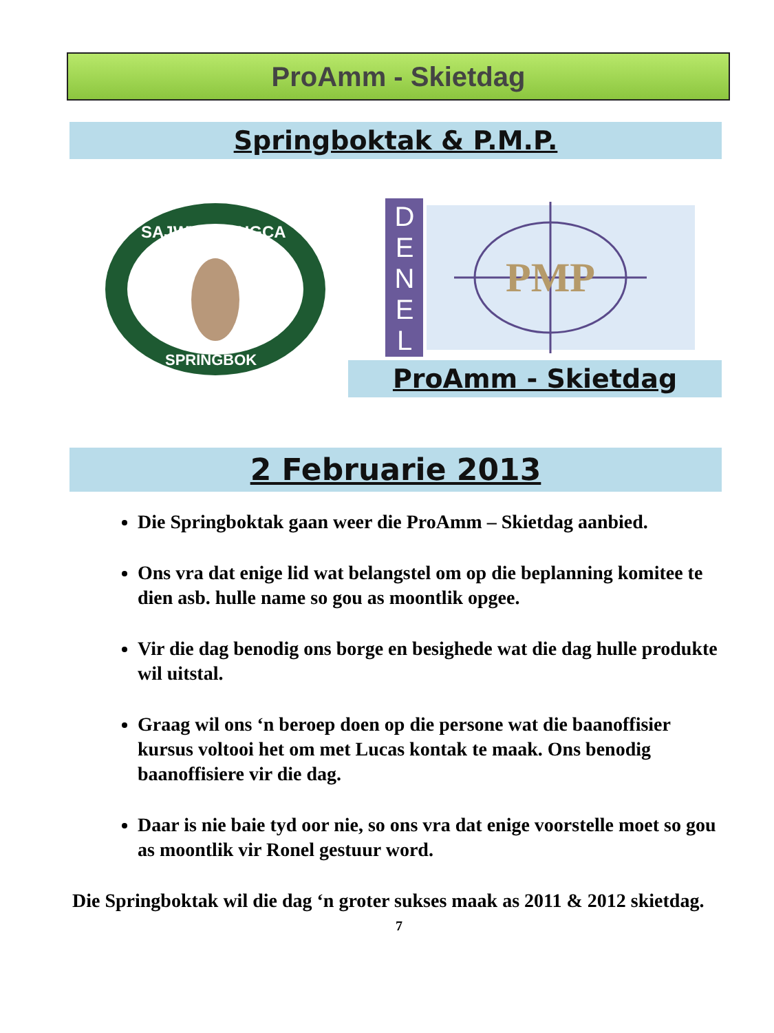ProAmm - Skietdag
Springboktak & P.M.P.
SAJWV - SAHGCA
SPRINGBOK
D
E
N
E
L
PMP
ProAmm - Skietdag
2 Februarie 2013
Die Springboktak gaan weer die ProAmm – Skietdag aanbied.
Ons vra dat enige lid wat belangstel om op die beplanning komitee te dien asb. hulle name so gou as moontlik opgee.
Vir die dag benodig ons borge en besighede wat die dag hulle produkte wil uitstal.
Graag wil ons ‘n beroep doen op die persone wat die baanoffisier kursus voltooi het om met Lucas kontak te maak. Ons benodig baanoffisiere vir die dag.
Daar is nie baie tyd oor nie, so ons vra dat enige voorstelle moet so gou as moontlik vir Ronel gestuur word.
Die Springboktak wil die dag ‘n groter sukses maak as 2011 & 2012 skietdag.
7